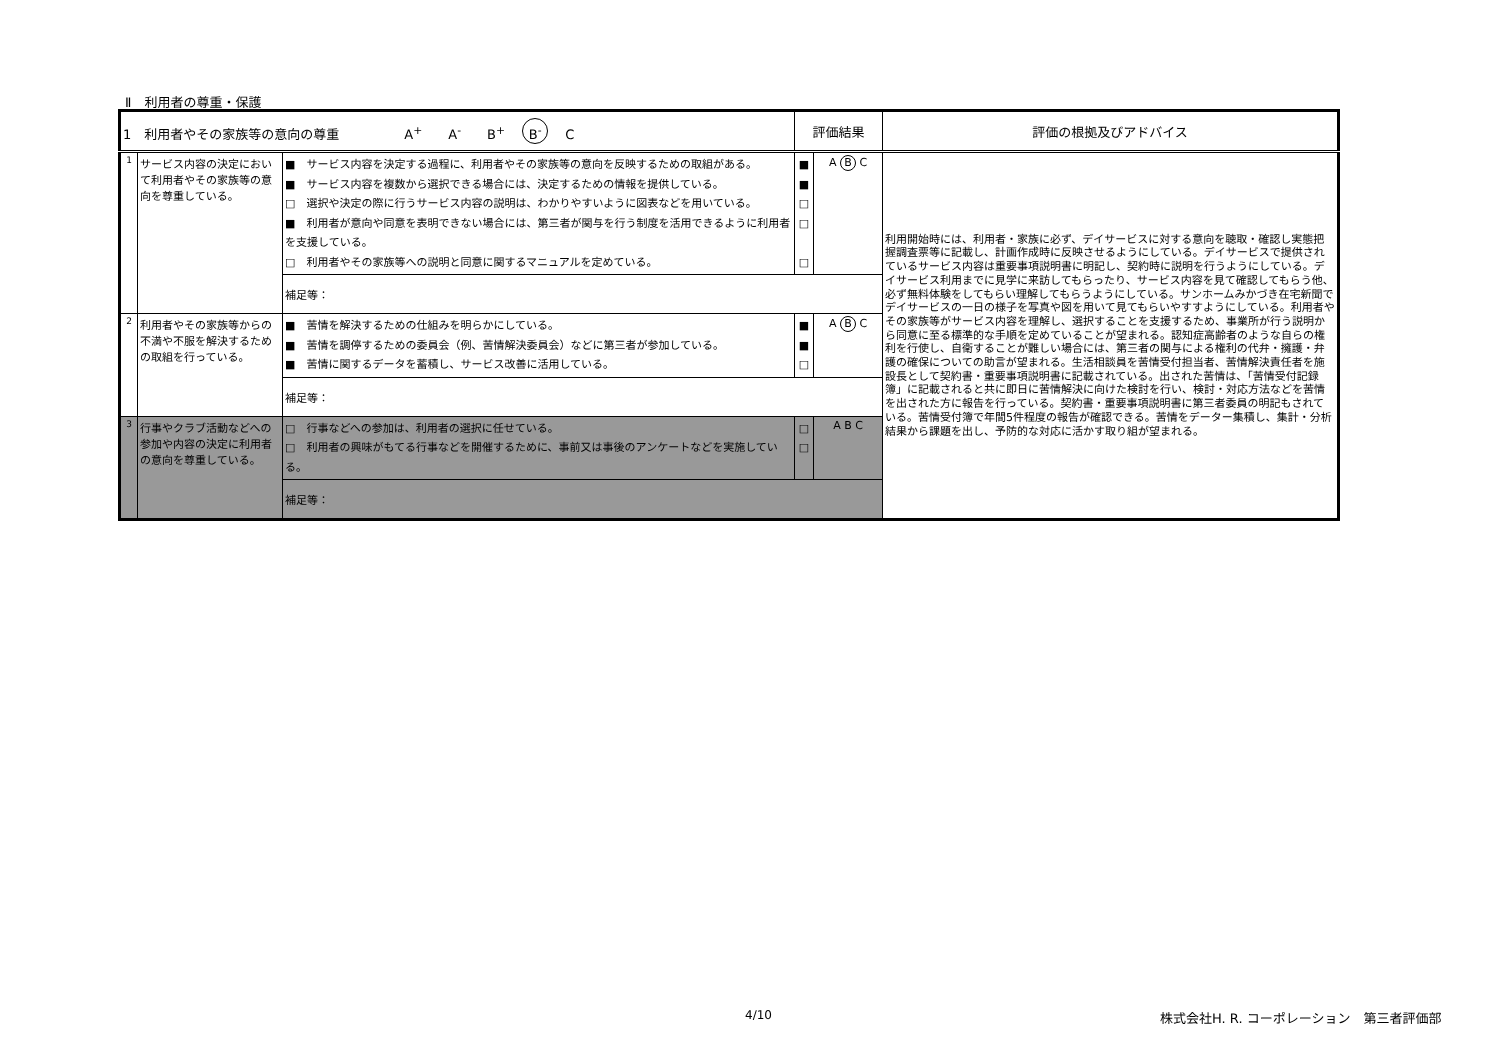Ⅱ　利用者の尊重・保護
| 1 利用者やその家族等の意向の尊重 A<sup>+</sup> A<sup>-</sup> B<sup>+</sup> B<sup>-</sup> C | | | 評価結果 | | 評価の根拠及びアドバイス |
| 1 | サービス内容の決定において利用者やその家族等の意向を尊重している。 | ■ サービス内容を決定する過程に、利用者やその家族等の意向を反映するための取組がある。 ■ サービス内容を複数から選択できる場合には、決定するための情報を提供している。 □ 選択や決定の際に行うサービス内容の説明は、わかりやすいように図表などを用いている。 ■ 利用者が意向や同意を表明できない場合には、第三者が関与を行う制度を活用できるように利用者を支援している。 □ 利用者やその家族等への説明と同意に関するマニュアルを定めている。 | ■ ■ □ □ □ | A B C | 利用開始時には、利用者・家族に必ず、デイサービスに対する意向を聴取・確認し実態把握調査票等に記載し、計画作成時に反映させるようにしている。デイサービスで提供されているサービス内容は重要事項説明書に明記し、契約時に説明を行うようにしている。デイサービス利用までに見学に来訪してもらったり、サービス内容を見て確認してもらう他、必ず無料体験をしてもらい理解してもらうようにしている。サンホームみかづき在宅新聞でデイサービスの一日の様子を写真や図を用いて見てもらいやすすようにしている。利用者やその家族等がサービス内容を理解し、選択することを支援するため、事業所が行う説明から同意に至る標準的な手順を定めていることが望まれる。認知症高齢者のような自らの権利を行使し、自衛することが難しい場合には、第三者の関与による権利の代弁・擁護・弁護の確保についての助言が望まれる。生活相談員を苦情受付担当者、苦情解決責任者を施設長として契約書・重要事項説明書に記載されている。出された苦情は、「苦情受付記録簿」に記載されると共に即日に苦情解決に向けた検討を行い、検討・対応方法などを苦情を出された方に報告を行っている。契約書・重要事項説明書に第三者委員の明記もされている。苦情受付簿で年間5件程度の報告が確認できる。苦情をデーター集積し、集計・分析結果から課題を出し、予防的な対応に活かす取り組が望まれる。 |
| | | 補足等： | | | |
| 2 | 利用者やその家族等からの不満や不服を解決するための取組を行っている。 | ■ 苦情を解決するための仕組みを明らかにしている。 ■ 苦情を調停するための委員会（例、苦情解決委員会）などに第三者が参加している。 ■ 苦情に関するデータを蓄積し、サービス改善に活用している。 | ■ ■ □ | A B C | |
| | | 補足等： | | | |
| 3 | 行事やクラブ活動などへの参加や内容の決定に利用者の意向を尊重している。 | □ 行事などへの参加は、利用者の選択に任せている。 □ 利用者の興味がもてる行事などを開催するために、事前又は事後のアンケートなどを実施している。 | □ □ | A B C | |
| | | 補足等： | | | |
4/10
株式会社H. R. コーポレーション　第三者評価部